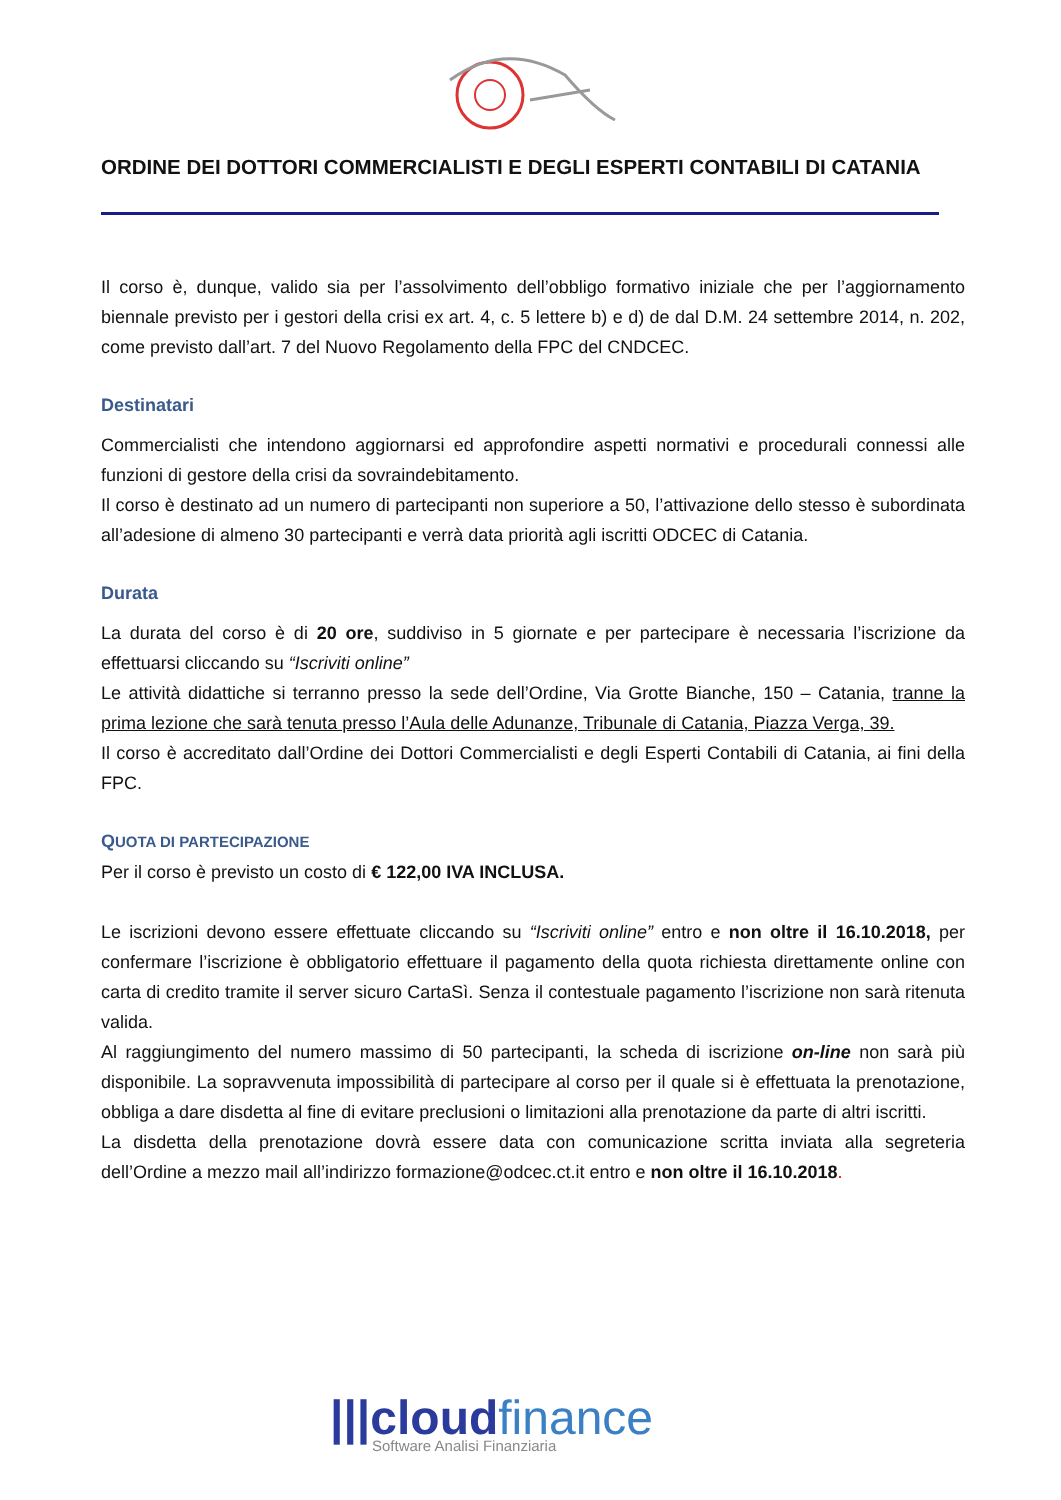ORDINE DEI DOTTORI COMMERCIALISTI E DEGLI ESPERTI CONTABILI DI CATANIA
Il corso è, dunque, valido sia per l’assolvimento dell’obbligo formativo iniziale che per l’aggiornamento biennale previsto per i gestori della crisi ex art. 4, c. 5 lettere b) e d) de dal D.M. 24 settembre 2014, n. 202, come previsto dall’art. 7 del Nuovo Regolamento della FPC del CNDCEC.
Destinatari
Commercialisti che intendono aggiornarsi ed approfondire aspetti normativi e procedurali connessi alle funzioni di gestore della crisi da sovraindebitamento.
Il corso è destinato ad un numero di partecipanti non superiore a 50, l’attivazione dello stesso è subordinata all’adesione di almeno 30 partecipanti e verrà data priorità agli iscritti ODCEC di Catania.
Durata
La durata del corso è di 20 ore, suddiviso in 5 giornate e per partecipare è necessaria l’iscrizione da effettuarsi cliccando su “Iscriviti online”
Le attività didattiche si terranno presso la sede dell’Ordine, Via Grotte Bianche, 150 – Catania, tranne la prima lezione che sarà tenuta presso l’Aula delle Adunanze, Tribunale di Catania, Piazza Verga, 39.
Il corso è accreditato dall’Ordine dei Dottori Commercialisti e degli Esperti Contabili di Catania, ai fini della FPC.
QUOTA DI PARTECIPAZIONE
Per il corso è previsto un costo di € 122,00 IVA INCLUSA.
Le iscrizioni devono essere effettuate cliccando su “Iscriviti online” entro e non oltre il 16.10.2018, per confermare l’iscrizione è obbligatorio effettuare il pagamento della quota richiesta direttamente online con carta di credito tramite il server sicuro CartaSì. Senza il contestuale pagamento l’iscrizione non sarà ritenuta valida.
Al raggiungimento del numero massimo di 50 partecipanti, la scheda di iscrizione on-line non sarà più disponibile. La sopravvenuta impossibilità di partecipare al corso per il quale si è effettuata la prenotazione, obbliga a dare disdetta al fine di evitare preclusioni o limitazioni alla prenotazione da parte di altri iscritti.
La disdetta della prenotazione dovrà essere data con comunicazione scritta inviata alla segreteria dell’Ordine a mezzo mail all’indirizzo formazione@odcec.ct.it entro e non oltre il 16.10.2018.
|||cloudfinance
Software Analisi Finanziaria